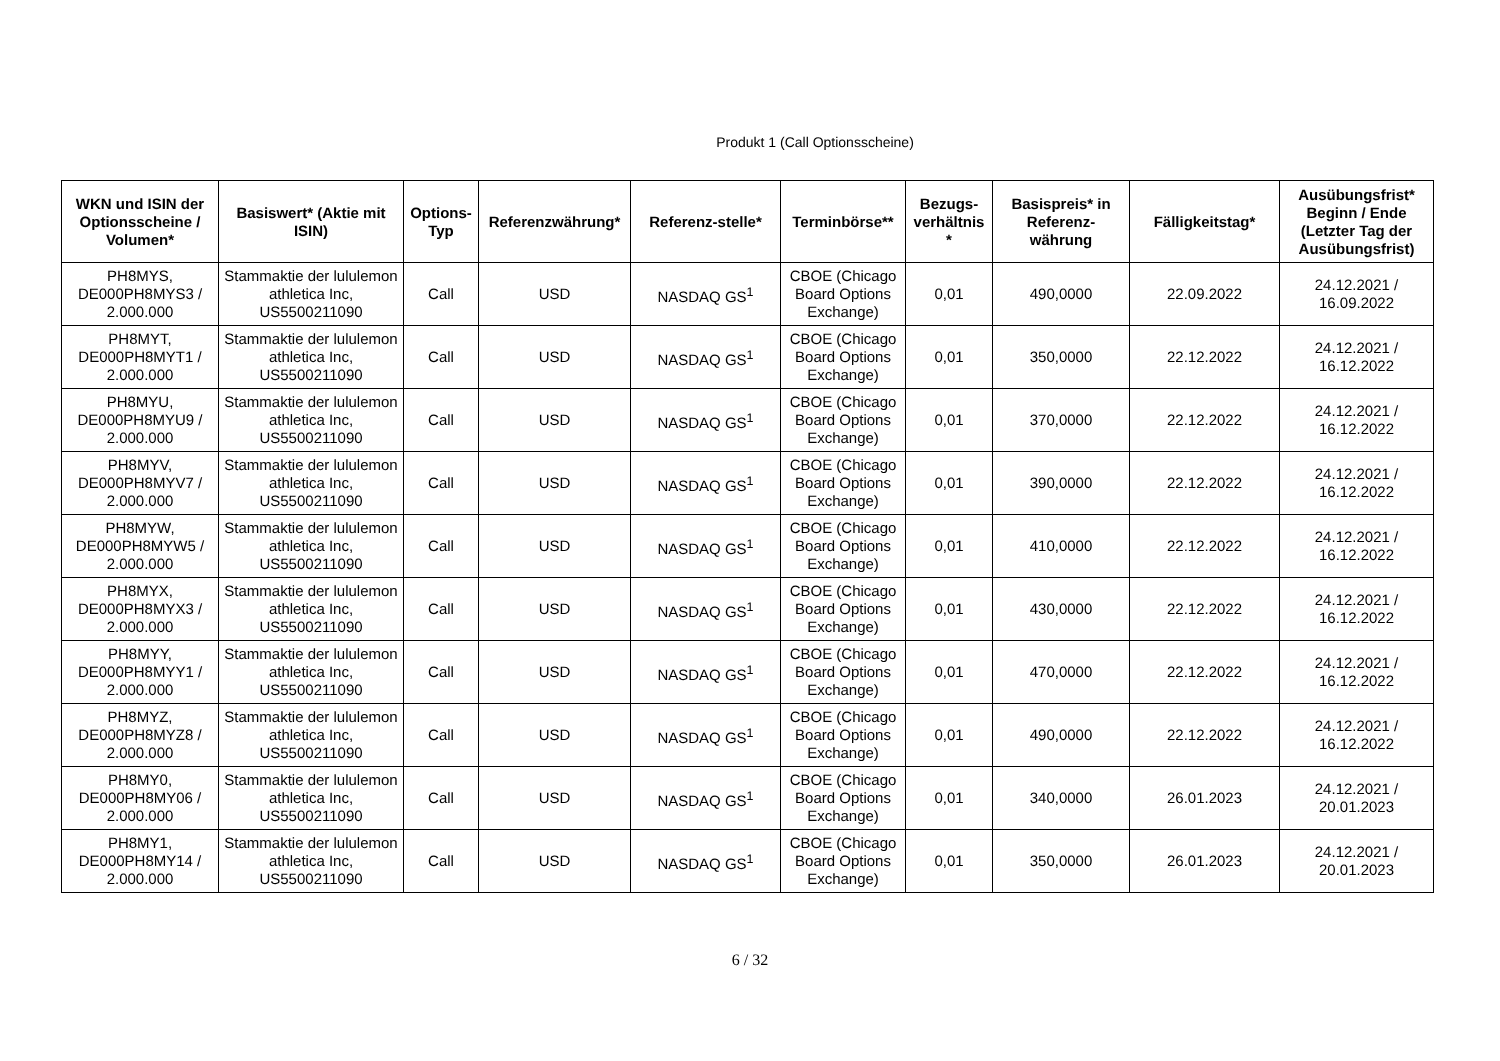Produkt 1 (Call Optionsscheine)
| WKN und ISIN der Optionsscheine / Volumen* | Basiswert* (Aktie mit ISIN) | Options-Typ | Referenzwährung* | Referenz-stelle* | Terminbörse** | Bezugs-verhältnis * | Basispreis* in Referenz-währung | Fälligkeitstag* | Ausübungsfrist* Beginn / Ende (Letzter Tag der Ausübungsfrist) |
| --- | --- | --- | --- | --- | --- | --- | --- | --- | --- |
| PH8MYS, DE000PH8MYS3 / 2.000.000 | Stammaktie der lululemon athletica Inc, US5500211090 | Call | USD | NASDAQ GS<sup>1</sup> | CBOE (Chicago Board Options Exchange) | 0,01 | 490,0000 | 22.09.2022 | 24.12.2021 / 16.09.2022 |
| PH8MYT, DE000PH8MYT1 / 2.000.000 | Stammaktie der lululemon athletica Inc, US5500211090 | Call | USD | NASDAQ GS<sup>1</sup> | CBOE (Chicago Board Options Exchange) | 0,01 | 350,0000 | 22.12.2022 | 24.12.2021 / 16.12.2022 |
| PH8MYU, DE000PH8MYU9 / 2.000.000 | Stammaktie der lululemon athletica Inc, US5500211090 | Call | USD | NASDAQ GS<sup>1</sup> | CBOE (Chicago Board Options Exchange) | 0,01 | 370,0000 | 22.12.2022 | 24.12.2021 / 16.12.2022 |
| PH8MYV, DE000PH8MYV7 / 2.000.000 | Stammaktie der lululemon athletica Inc, US5500211090 | Call | USD | NASDAQ GS<sup>1</sup> | CBOE (Chicago Board Options Exchange) | 0,01 | 390,0000 | 22.12.2022 | 24.12.2021 / 16.12.2022 |
| PH8MYW, DE000PH8MYW5 / 2.000.000 | Stammaktie der lululemon athletica Inc, US5500211090 | Call | USD | NASDAQ GS<sup>1</sup> | CBOE (Chicago Board Options Exchange) | 0,01 | 410,0000 | 22.12.2022 | 24.12.2021 / 16.12.2022 |
| PH8MYX, DE000PH8MYX3 / 2.000.000 | Stammaktie der lululemon athletica Inc, US5500211090 | Call | USD | NASDAQ GS<sup>1</sup> | CBOE (Chicago Board Options Exchange) | 0,01 | 430,0000 | 22.12.2022 | 24.12.2021 / 16.12.2022 |
| PH8MYY, DE000PH8MYY1 / 2.000.000 | Stammaktie der lululemon athletica Inc, US5500211090 | Call | USD | NASDAQ GS<sup>1</sup> | CBOE (Chicago Board Options Exchange) | 0,01 | 470,0000 | 22.12.2022 | 24.12.2021 / 16.12.2022 |
| PH8MYZ, DE000PH8MYZ8 / 2.000.000 | Stammaktie der lululemon athletica Inc, US5500211090 | Call | USD | NASDAQ GS<sup>1</sup> | CBOE (Chicago Board Options Exchange) | 0,01 | 490,0000 | 22.12.2022 | 24.12.2021 / 16.12.2022 |
| PH8MY0, DE000PH8MY06 / 2.000.000 | Stammaktie der lululemon athletica Inc, US5500211090 | Call | USD | NASDAQ GS<sup>1</sup> | CBOE (Chicago Board Options Exchange) | 0,01 | 340,0000 | 26.01.2023 | 24.12.2021 / 20.01.2023 |
| PH8MY1, DE000PH8MY14 / 2.000.000 | Stammaktie der lululemon athletica Inc, US5500211090 | Call | USD | NASDAQ GS<sup>1</sup> | CBOE (Chicago Board Options Exchange) | 0,01 | 350,0000 | 26.01.2023 | 24.12.2021 / 20.01.2023 |
6 / 32